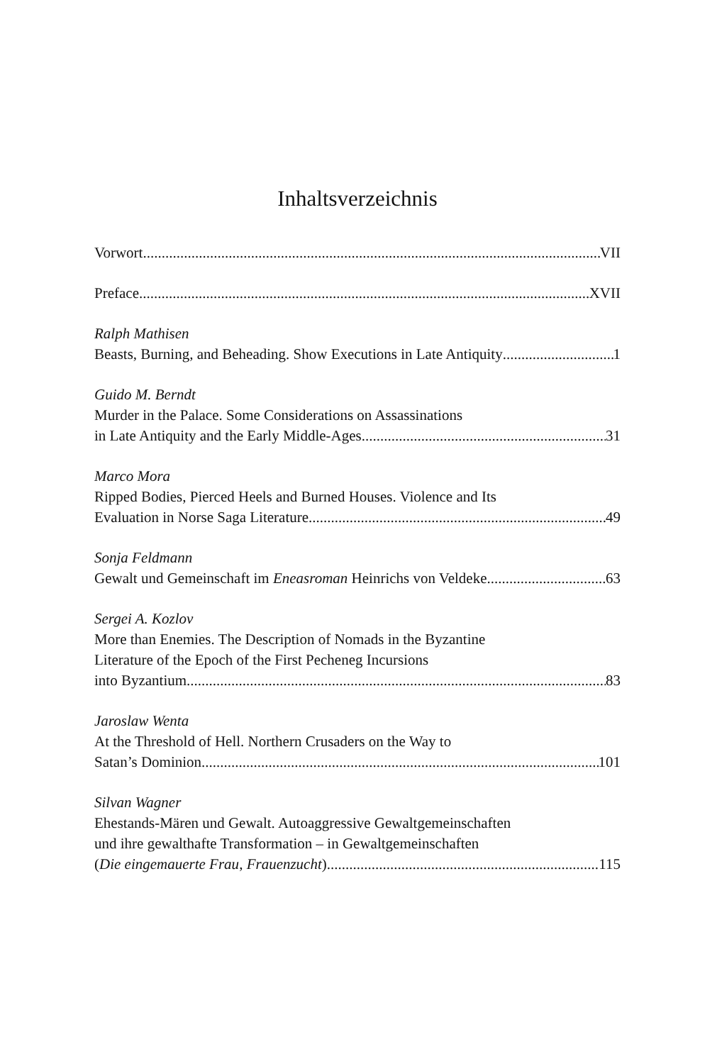Inhaltsverzeichnis
Vorwort VII
Preface XVII
Ralph Mathisen
Beasts, Burning, and Beheading. Show Executions in Late Antiquity 1
Guido M. Berndt
Murder in the Palace. Some Considerations on Assassinations
in Late Antiquity and the Early Middle-Ages 31
Marco Mora
Ripped Bodies, Pierced Heels and Burned Houses. Violence and Its
Evaluation in Norse Saga Literature 49
Sonja Feldmann
Gewalt und Gemeinschaft im Eneasroman Heinrichs von Veldeke 63
Sergei A. Kozlov
More than Enemies. The Description of Nomads in the Byzantine
Literature of the Epoch of the First Pecheneg Incursions
into Byzantium. 83
Jaroslaw Wenta
At the Threshold of Hell. Northern Crusaders on the Way to
Satan’s Dominion 101
Silvan Wagner
Ehestands-Mären und Gewalt. Autoaggressive Gewaltgemeinschaften
und ihre gewalthafte Transformation – in Gewaltgemeinschaften
(Die eingemauerte Frau, Frauenzucht) 115